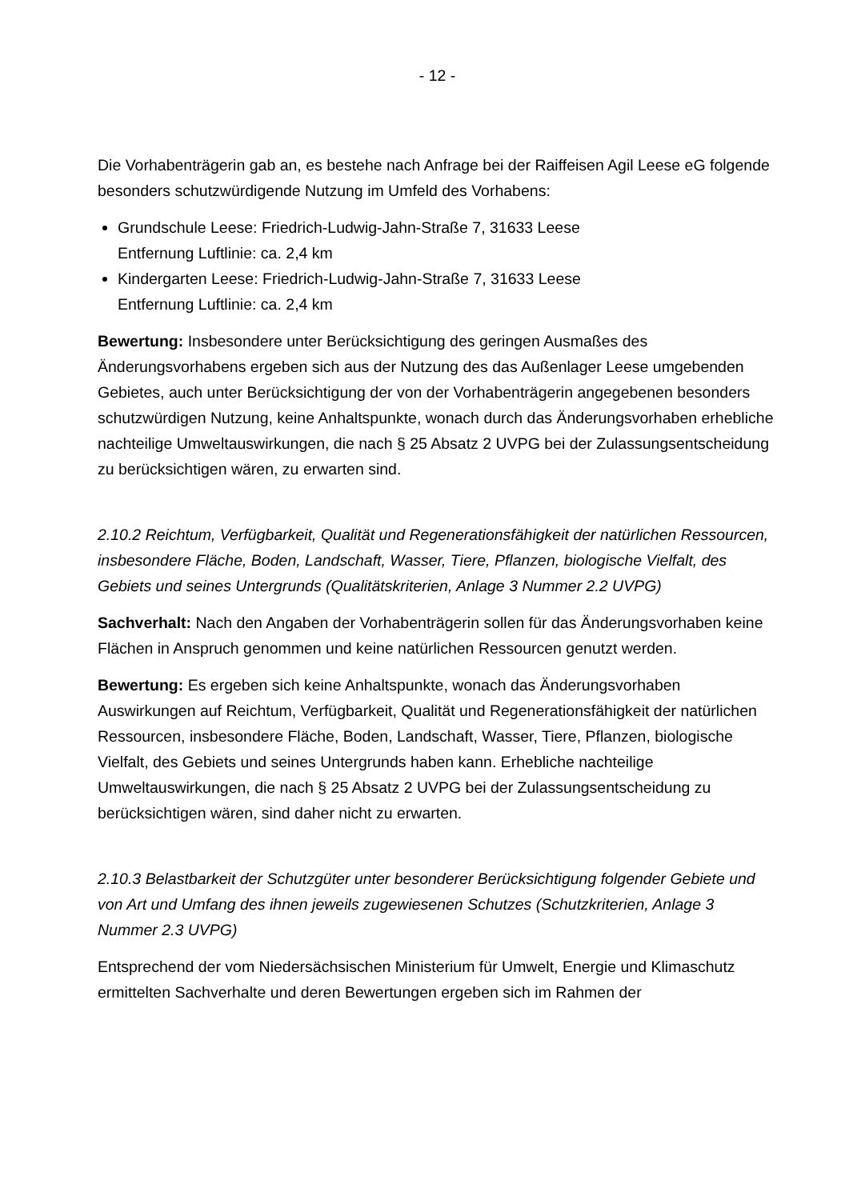- 12 -
Die Vorhabenträgerin gab an, es bestehe nach Anfrage bei der Raiffeisen Agil Leese eG folgende besonders schutzwürdigende Nutzung im Umfeld des Vorhabens:
Grundschule Leese: Friedrich-Ludwig-Jahn-Straße 7, 31633 Leese
Entfernung Luftlinie: ca. 2,4 km
Kindergarten Leese: Friedrich-Ludwig-Jahn-Straße 7, 31633 Leese
Entfernung Luftlinie: ca. 2,4 km
Bewertung: Insbesondere unter Berücksichtigung des geringen Ausmaßes des Änderungsvorhabens ergeben sich aus der Nutzung des das Außenlager Leese umgebenden Gebietes, auch unter Berücksichtigung der von der Vorhabenträgerin angegebenen besonders schutzwürdigen Nutzung, keine Anhaltspunkte, wonach durch das Änderungsvorhaben erhebliche nachteilige Umweltauswirkungen, die nach § 25 Absatz 2 UVPG bei der Zulassungsentscheidung zu berücksichtigen wären, zu erwarten sind.
2.10.2 Reichtum, Verfügbarkeit, Qualität und Regenerationsfähigkeit der natürlichen Ressourcen, insbesondere Fläche, Boden, Landschaft, Wasser, Tiere, Pflanzen, biologische Vielfalt, des Gebiets und seines Untergrunds (Qualitätskriterien, Anlage 3 Nummer 2.2 UVPG)
Sachverhalt: Nach den Angaben der Vorhabenträgerin sollen für das Änderungsvorhaben keine Flächen in Anspruch genommen und keine natürlichen Ressourcen genutzt werden.
Bewertung: Es ergeben sich keine Anhaltspunkte, wonach das Änderungsvorhaben Auswirkungen auf Reichtum, Verfügbarkeit, Qualität und Regenerationsfähigkeit der natürlichen Ressourcen, insbesondere Fläche, Boden, Landschaft, Wasser, Tiere, Pflanzen, biologische Vielfalt, des Gebiets und seines Untergrunds haben kann. Erhebliche nachteilige Umweltauswirkungen, die nach § 25 Absatz 2 UVPG bei der Zulassungsentscheidung zu berücksichtigen wären, sind daher nicht zu erwarten.
2.10.3 Belastbarkeit der Schutzgüter unter besonderer Berücksichtigung folgender Gebiete und von Art und Umfang des ihnen jeweils zugewiesenen Schutzes (Schutzkriterien, Anlage 3 Nummer 2.3 UVPG)
Entsprechend der vom Niedersächsischen Ministerium für Umwelt, Energie und Klimaschutz ermittelten Sachverhalte und deren Bewertungen ergeben sich im Rahmen der